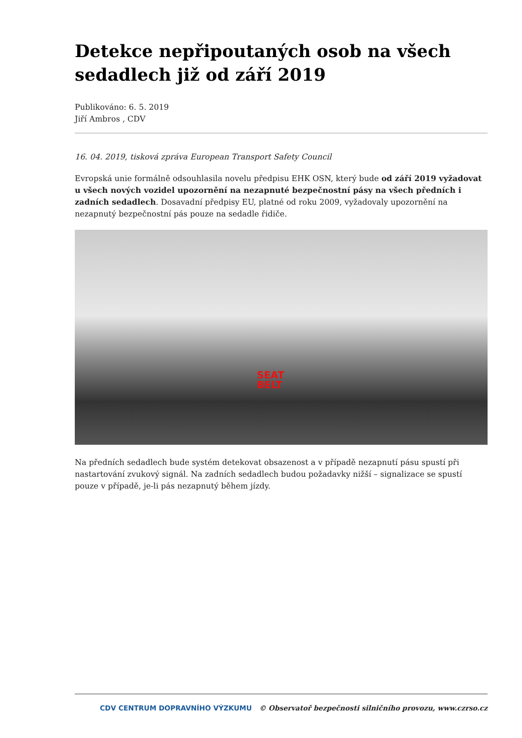Detekce nepřipoutaných osob na všech sedadlech již od září 2019
Publikováno: 6. 5. 2019
Jiří Ambros , CDV
16. 04. 2019, tisková zpráva European Transport Safety Council
Evropská unie formálně odsouhlasila novelu předpisu EHK OSN, který bude od září 2019 vyžadovat u všech nových vozidel upozornění na nezapnuté bezpečnostní pásy na všech předních i zadních sedadlech. Dosavadní předpisy EU, platné od roku 2009, vyžadovaly upozornění na nezapnutý bezpečnostní pás pouze na sedadle řidiče.
SEAT
BELT
Na předních sedadlech bude systém detekovat obsazenost a v případě nezapnutí pásu spustí při nastartování zvukový signál. Na zadních sedadlech budou požadavky nižší – signalizace se spustí pouze v případě, je-li pás nezapnutý během jízdy.
CDV CENTRUM DOPRAVNÍHO VÝZKUMU © Observatoř bezpečnosti silničního provozu, www.czrso.cz